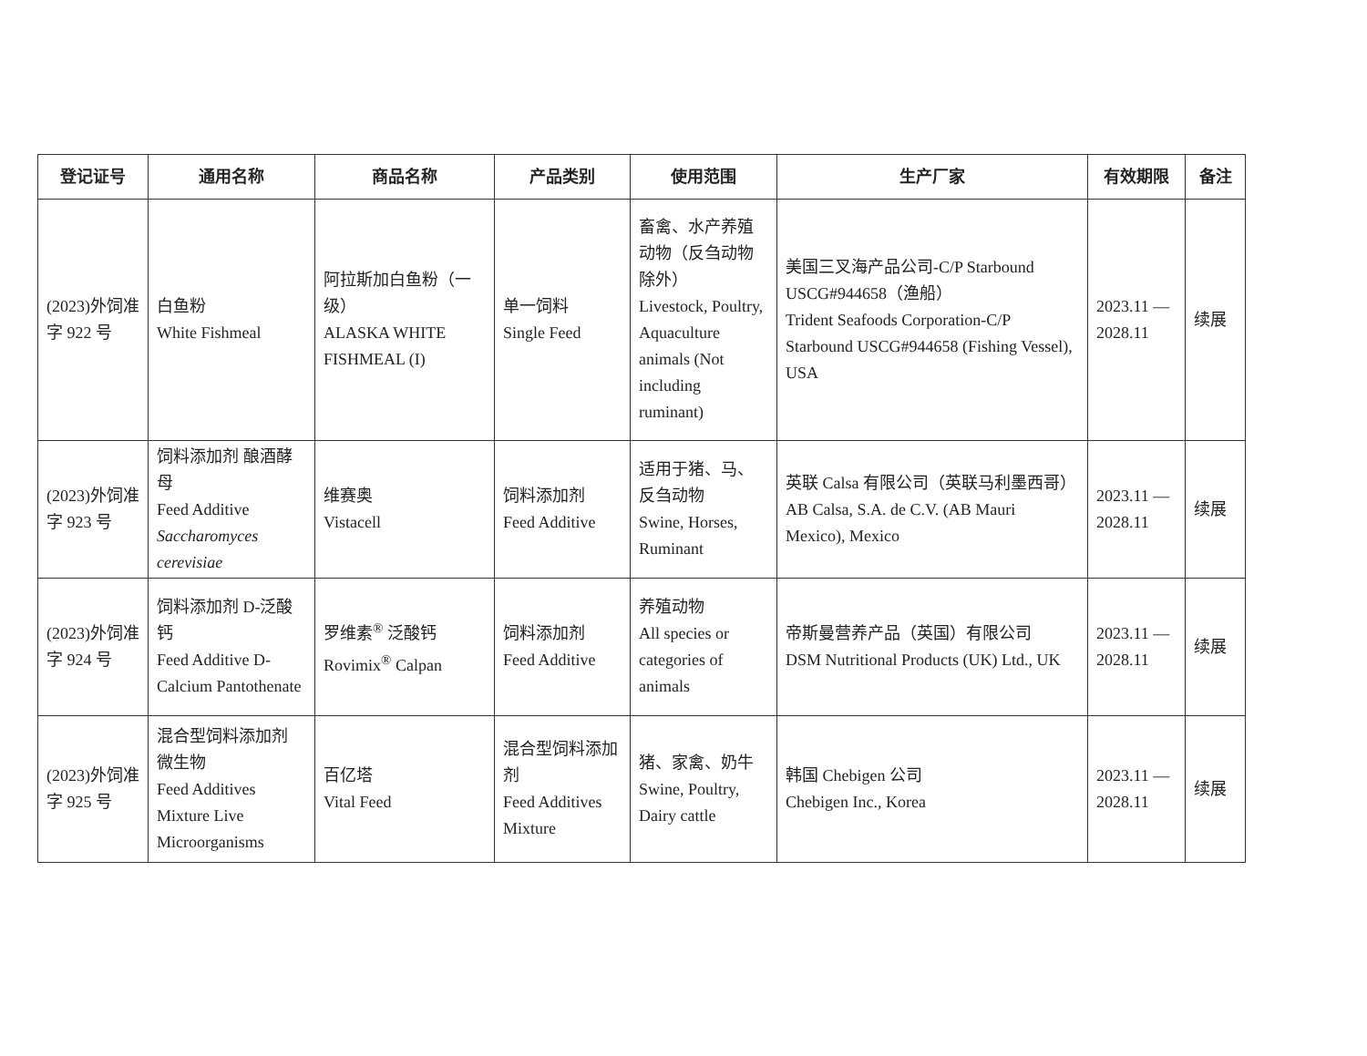| 登记证号 | 通用名称 | 商品名称 | 产品类别 | 使用范围 | 生产厂家 | 有效期限 | 备注 |
| --- | --- | --- | --- | --- | --- | --- | --- |
| (2023)外饲准字 922 号 | 白鱼粉 White Fishmeal | 阿拉斯加白鱼粉（一级） ALASKA WHITE FISHMEAL (I) | 单一饲料 Single Feed | 畜禽、水产养殖动物（反刍动物除外） Livestock, Poultry, Aquaculture animals (Not including ruminant) | 美国三叉海产品公司-C/P Starbound USCG#944658（渔船） Trident Seafoods Corporation-C/P Starbound USCG#944658 (Fishing Vessel), USA | 2023.11 — 2028.11 | 续展 |
| (2023)外饲准字 923 号 | 饲料添加剂 酿酒酵母 Feed Additive Saccharomyces cerevisiae | 维赛奥 Vistacell | 饲料添加剂 Feed Additive | 适用于猪、马、反刍动物 Swine, Horses, Ruminant | 英联 Calsa 有限公司（英联马利墨西哥） AB Calsa, S.A. de C.V. (AB Mauri Mexico), Mexico | 2023.11 — 2028.11 | 续展 |
| (2023)外饲准字 924 号 | 饲料添加剂 D-泛酸钙 Feed Additive D-Calcium Pantothenate | 罗维素<sup>®</sup> 泛酸钙 Rovimix<sup>®</sup> Calpan | 饲料添加剂 Feed Additive | 养殖动物 All species or categories of animals | 帝斯曼营养产品（英国）有限公司 DSM Nutritional Products (UK) Ltd., UK | 2023.11 — 2028.11 | 续展 |
| (2023)外饲准字 925 号 | 混合型饲料添加剂 微生物 Feed Additives Mixture Live Microorganisms | 百亿塔 Vital Feed | 混合型饲料添加剂 Feed Additives Mixture | 猪、家禽、奶牛 Swine, Poultry, Dairy cattle | 韩国 Chebigen 公司 Chebigen Inc., Korea | 2023.11 — 2028.11 | 续展 |